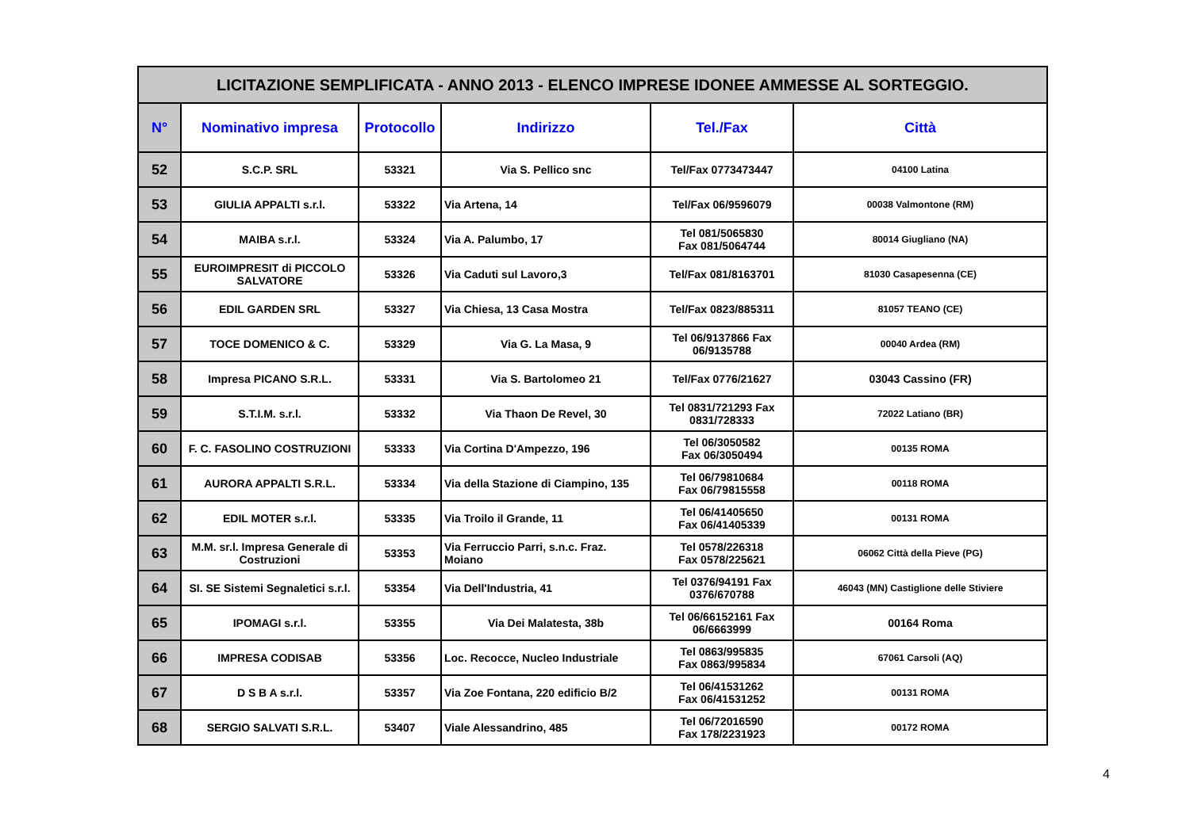| LICITAZIONE SEMPLIFICATA - ANNO 2013 - ELENCO IMPRESE IDONEE AMMESSE AL SORTEGGIO. | | | | | |
| N° | Nominativo impresa | Protocollo | Indirizzo | Tel./Fax | Città |
| 52 | S.C.P. SRL | 53321 | Via S. Pellico snc | Tel/Fax 0773473447 | 04100 Latina |
| 53 | GIULIA APPALTI s.r.l. | 53322 | Via Artena, 14 | Tel/Fax 06/9596079 | 00038 Valmontone (RM) |
| 54 | MAIBA s.r.l. | 53324 | Via A. Palumbo, 17 | Tel 081/5065830 Fax 081/5064744 | 80014 Giugliano (NA) |
| 55 | EUROIMPRESIT di PICCOLO SALVATORE | 53326 | Via Caduti sul Lavoro,3 | Tel/Fax 081/8163701 | 81030 Casapesenna (CE) |
| 56 | EDIL GARDEN SRL | 53327 | Via Chiesa, 13 Casa Mostra | Tel/Fax 0823/885311 | 81057 TEANO (CE) |
| 57 | TOCE DOMENICO & C. | 53329 | Via G. La Masa, 9 | Tel 06/9137866 Fax 06/9135788 | 00040 Ardea (RM) |
| 58 | Impresa PICANO S.R.L. | 53331 | Via S. Bartolomeo 21 | Tel/Fax 0776/21627 | 03043 Cassino (FR) |
| 59 | S.T.I.M. s.r.l. | 53332 | Via Thaon De Revel, 30 | Tel 0831/721293 Fax 0831/728333 | 72022 Latiano (BR) |
| 60 | F. C. FASOLINO COSTRUZIONI | 53333 | Via Cortina D'Ampezzo, 196 | Tel 06/3050582 Fax 06/3050494 | 00135 ROMA |
| 61 | AURORA APPALTI S.R.L. | 53334 | Via della Stazione di Ciampino, 135 | Tel 06/79810684 Fax 06/79815558 | 00118 ROMA |
| 62 | EDIL MOTER s.r.l. | 53335 | Via Troilo il Grande, 11 | Tel 06/41405650 Fax 06/41405339 | 00131 ROMA |
| 63 | M.M. sr.l. Impresa Generale di Costruzioni | 53353 | Via Ferruccio Parri, s.n.c. Fraz. Moiano | Tel 0578/226318 Fax 0578/225621 | 06062 Città della Pieve (PG) |
| 64 | SI. SE Sistemi Segnaletici s.r.l. | 53354 | Via Dell'Industria, 41 | Tel 0376/94191 Fax 0376/670788 | 46043 (MN) Castiglione delle Stiviere |
| 65 | IPOMAGI s.r.l. | 53355 | Via Dei Malatesta, 38b | Tel 06/66152161 Fax 06/6663999 | 00164 Roma |
| 66 | IMPRESA CODISAB | 53356 | Loc. Recocce, Nucleo Industriale | Tel 0863/995835 Fax 0863/995834 | 67061 Carsoli (AQ) |
| 67 | D S B A s.r.l. | 53357 | Via Zoe Fontana, 220 edificio B/2 | Tel 06/41531262 Fax 06/41531252 | 00131 ROMA |
| 68 | SERGIO SALVATI S.R.L. | 53407 | Viale Alessandrino, 485 | Tel 06/72016590 Fax 178/2231923 | 00172 ROMA |
4